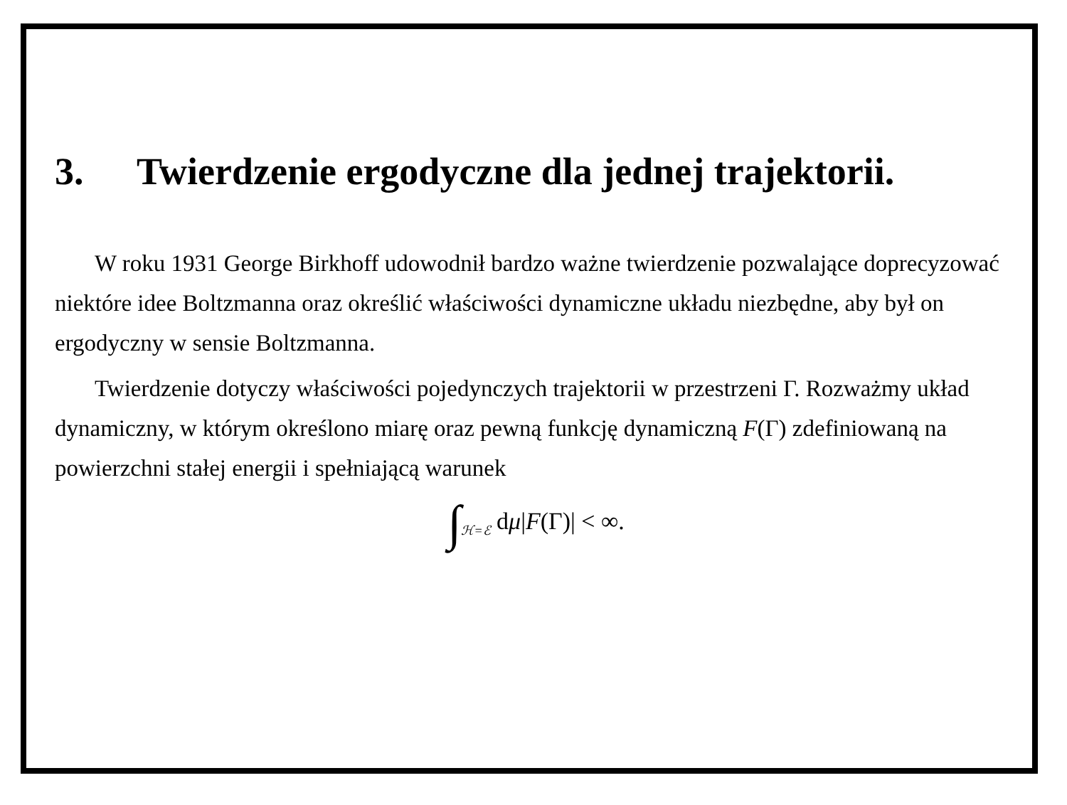3. Twierdzenie ergodyczne dla jednej trajektorii.
W roku 1931 George Birkhoff udowodnił bardzo ważne twierdzenie pozwalające doprecyzować niektóre idee Boltzmanna oraz określić właściwości dynamiczne układu niezbędne, aby był on ergodyczny w sensie Boltzmanna.
Twierdzenie dotyczy właściwości pojedynczych trajektorii w przestrzeni Γ. Rozważmy układ dynamiczny, w którym określono miarę oraz pewną funkcję dynamiczną F(Γ) zdefiniowaną na powierzchni stałej energii i spełniającą warunek
∫<sub>ℋ=ℰ</sub> dμ|F(Γ)| < ∞.